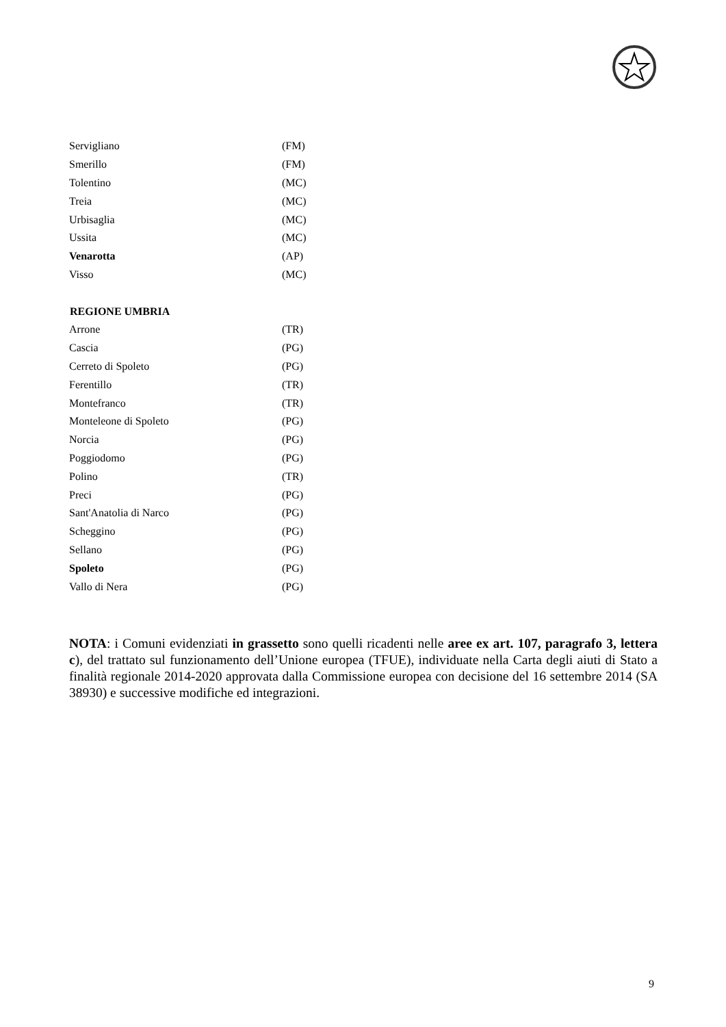| Servigliano | (FM) |
| Smerillo | (FM) |
| Tolentino | (MC) |
| Treia | (MC) |
| Urbisaglia | (MC) |
| Ussita | (MC) |
| Venarotta | (AP) |
| Visso | (MC) |
| REGIONE UMBRIA | |
| Arrone | (TR) |
| Cascia | (PG) |
| Cerreto di Spoleto | (PG) |
| Ferentillo | (TR) |
| Montefranco | (TR) |
| Monteleone di Spoleto | (PG) |
| Norcia | (PG) |
| Poggiodomo | (PG) |
| Polino | (TR) |
| Preci | (PG) |
| Sant'Anatolia di Narco | (PG) |
| Scheggino | (PG) |
| Sellano | (PG) |
| Spoleto | (PG) |
| Vallo di Nera | (PG) |
NOTA: i Comuni evidenziati in grassetto sono quelli ricadenti nelle aree ex art. 107, paragrafo 3, lettera c), del trattato sul funzionamento dell’Unione europea (TFUE), individuate nella Carta degli aiuti di Stato a finalità regionale 2014-2020 approvata dalla Commissione europea con decisione del 16 settembre 2014 (SA 38930) e successive modifiche ed integrazioni.
9